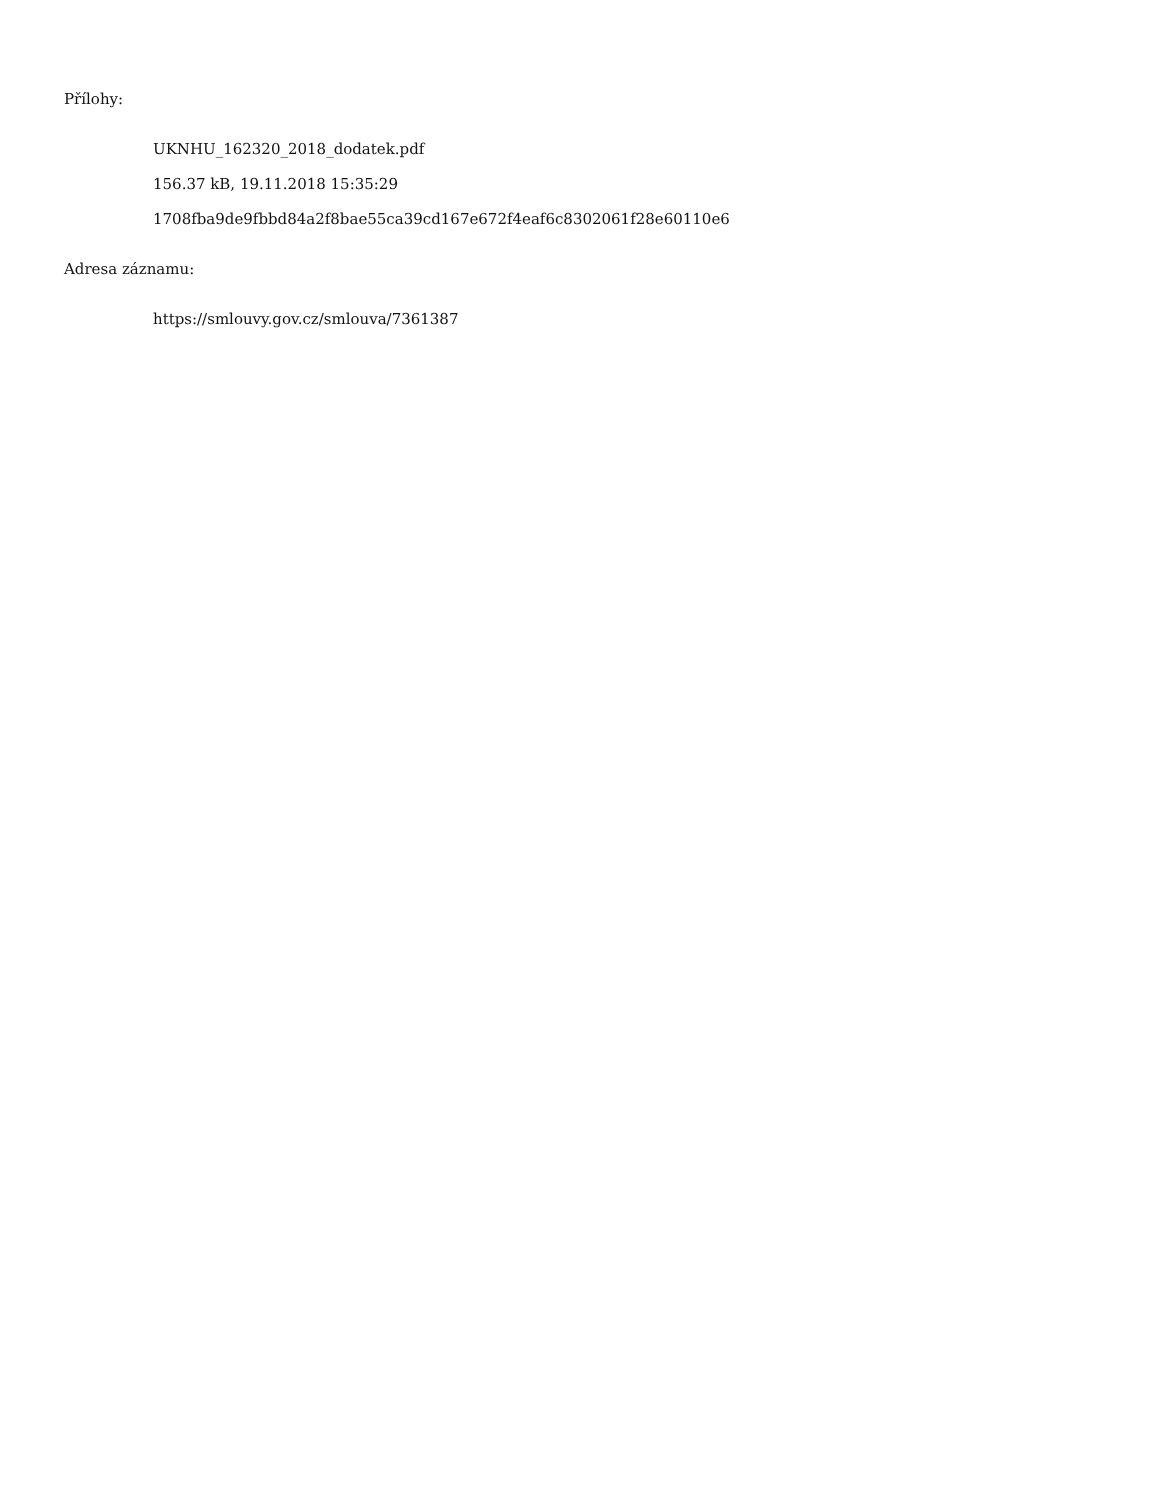Přílohy:
UKNHU_162320_2018_dodatek.pdf
156.37 kB, 19.11.2018 15:35:29
1708fba9de9fbbd84a2f8bae55ca39cd167e672f4eaf6c8302061f28e60110e6
Adresa záznamu:
https://smlouvy.gov.cz/smlouva/7361387